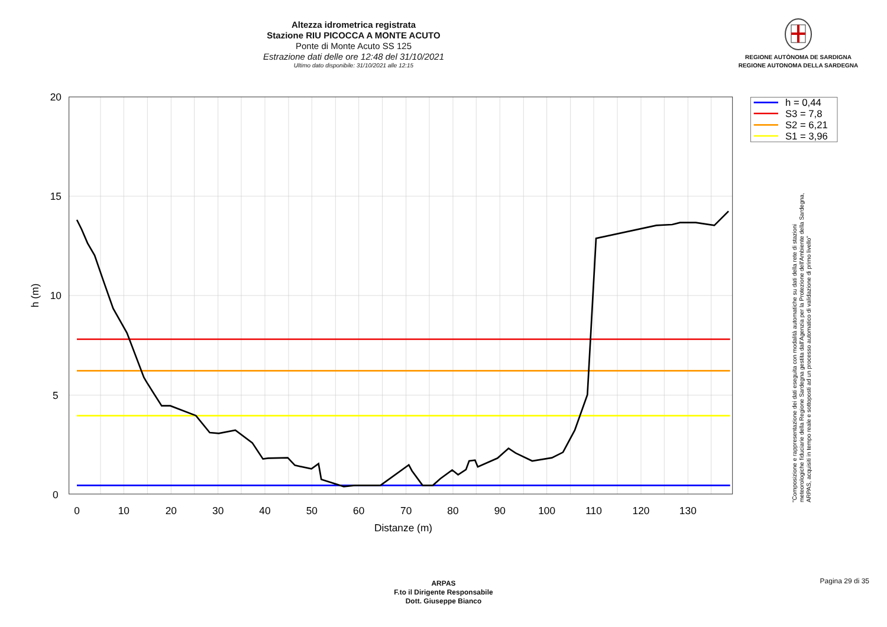Altezza idrometrica registrata
Stazione RIU PICOCCA A MONTE ACUTO
Ponte di Monte Acuto SS 125
Estrazione dati delle ore 12:48 del 31/10/2021
Ultimo dato disponibile: 31/10/2021 alle 12:15
REGIONE AUTÒNOMA DE SARDIGNA
REGIONE AUTONOMA DELLA SARDEGNA
20
15
10
5
0
0
10
20
30
40
50
60
70
80
90
100
110
120
130
Distanze (m)
h (m)
h = 0,44
S3 = 7,8
S2 = 6,21
S1 = 3,96
"Composizione e rappresentazione dei dati eseguita con modalità automatiche su dati della rete di stazioni
meteorologiche fiduciarie della Regione Sardegna gestita dall'Agenzia per la Protezione dell'Ambiente della Sardegna,
ARPAS, acquisiti in tempo reale e sottoposti ad un processo automatico di validazione di primo livello"
ARPAS
F.to il Dirigente Responsabile
Dott. Giuseppe Bianco
Pagina 29 di 35